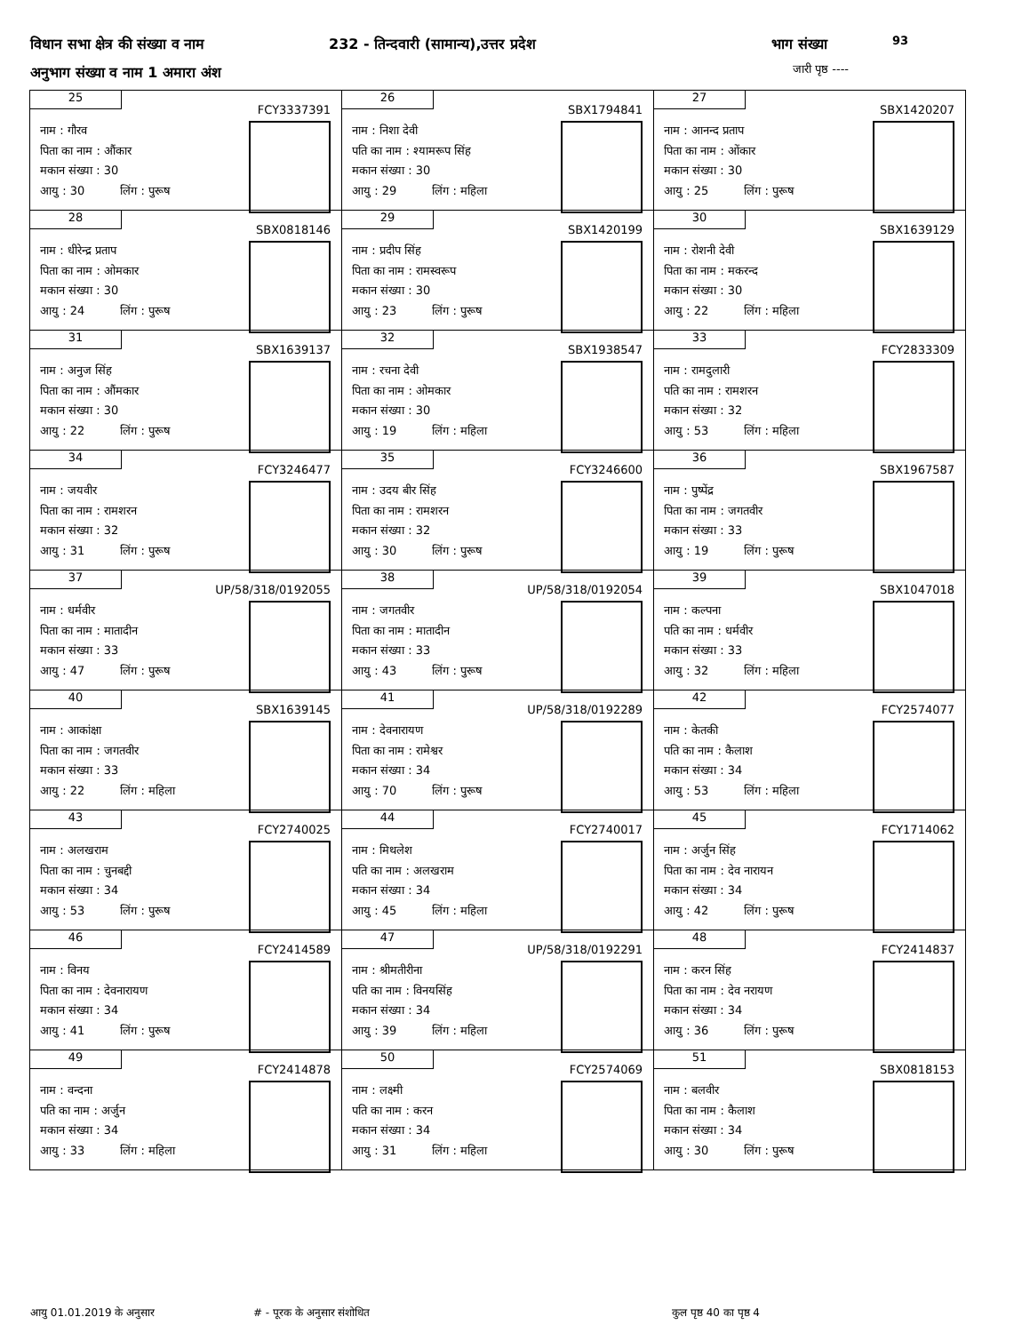विधान सभा क्षेत्र की संख्या व नाम 232 - तिन्दवारी (सामान्य),उत्तर प्रदेश भाग संख्या 93
अनुभाग संख्या व नाम 1 अमारा अंश जारी पृष्ठ ----
| 25 FCY3337391 नाम : गौरव पिता का नाम : औंकार मकान संख्या : 30 आयु : 30 लिंग : पुरूष | 26 SBX1794841 नाम : निशा देवी पति का नाम : श्यामरूप सिंह मकान संख्या : 30 आयु : 29 लिंग : महिला | 27 SBX1420207 नाम : आनन्द प्रताप पिता का नाम : ओंकार मकान संख्या : 30 आयु : 25 लिंग : पुरूष |
| 28 SBX0818146 नाम : धीरेन्द्र प्रताप पिता का नाम : ओमकार मकान संख्या : 30 आयु : 24 लिंग : पुरूष | 29 SBX1420199 नाम : प्रदीप सिंह पिता का नाम : रामस्वरूप मकान संख्या : 30 आयु : 23 लिंग : पुरूष | 30 SBX1639129 नाम : रोशनी देवी पिता का नाम : मकरन्द मकान संख्या : 30 आयु : 22 लिंग : महिला |
| 31 SBX1639137 नाम : अनुज सिंह पिता का नाम : औंमकार मकान संख्या : 30 आयु : 22 लिंग : पुरूष | 32 SBX1938547 नाम : रचना देवी पिता का नाम : ओमकार मकान संख्या : 30 आयु : 19 लिंग : महिला | 33 FCY2833309 नाम : रामदुलारी पति का नाम : रामशरन मकान संख्या : 32 आयु : 53 लिंग : महिला |
| 34 FCY3246477 नाम : जयवीर पिता का नाम : रामशरन मकान संख्या : 32 आयु : 31 लिंग : पुरूष | 35 FCY3246600 नाम : उदय बीर सिंह पिता का नाम : रामशरन मकान संख्या : 32 आयु : 30 लिंग : पुरूष | 36 SBX1967587 नाम : पुष्पेंद्र पिता का नाम : जगतवीर मकान संख्या : 33 आयु : 19 लिंग : पुरूष |
| 37 UP/58/318/0192055 नाम : धर्मवीर पिता का नाम : मातादीन मकान संख्या : 33 आयु : 47 लिंग : पुरूष | 38 UP/58/318/0192054 नाम : जगतवीर पिता का नाम : मातादीन मकान संख्या : 33 आयु : 43 लिंग : पुरूष | 39 SBX1047018 नाम : कल्पना पति का नाम : धर्मवीर मकान संख्या : 33 आयु : 32 लिंग : महिला |
| 40 SBX1639145 नाम : आकांक्षा पिता का नाम : जगतवीर मकान संख्या : 33 आयु : 22 लिंग : महिला | 41 UP/58/318/0192289 नाम : देवनारायण पिता का नाम : रामेश्वर मकान संख्या : 34 आयु : 70 लिंग : पुरूष | 42 FCY2574077 नाम : केतकी पति का नाम : कैलाश मकान संख्या : 34 आयु : 53 लिंग : महिला |
| 43 FCY2740025 नाम : अलखराम पिता का नाम : चुनबद्दी मकान संख्या : 34 आयु : 53 लिंग : पुरूष | 44 FCY2740017 नाम : मिथलेश पति का नाम : अलखराम मकान संख्या : 34 आयु : 45 लिंग : महिला | 45 FCY1714062 नाम : अर्जुन सिंह पिता का नाम : देव नारायन मकान संख्या : 34 आयु : 42 लिंग : पुरूष |
| 46 FCY2414589 नाम : विनय पिता का नाम : देवनारायण मकान संख्या : 34 आयु : 41 लिंग : पुरूष | 47 UP/58/318/0192291 नाम : श्रीमतीरीना पति का नाम : विनयसिंह मकान संख्या : 34 आयु : 39 लिंग : महिला | 48 FCY2414837 नाम : करन सिंह पिता का नाम : देव नरायण मकान संख्या : 34 आयु : 36 लिंग : पुरूष |
| 49 FCY2414878 नाम : वन्दना पति का नाम : अर्जुन मकान संख्या : 34 आयु : 33 लिंग : महिला | 50 FCY2574069 नाम : लक्ष्मी पति का नाम : करन मकान संख्या : 34 आयु : 31 लिंग : महिला | 51 SBX0818153 नाम : बलवीर पिता का नाम : कैलाश मकान संख्या : 34 आयु : 30 लिंग : पुरूष |
आयु 01.01.2019 के अनुसार # - पूरक के अनुसार संशोधित कुल पृष्ठ 40 का पृष्ठ 4